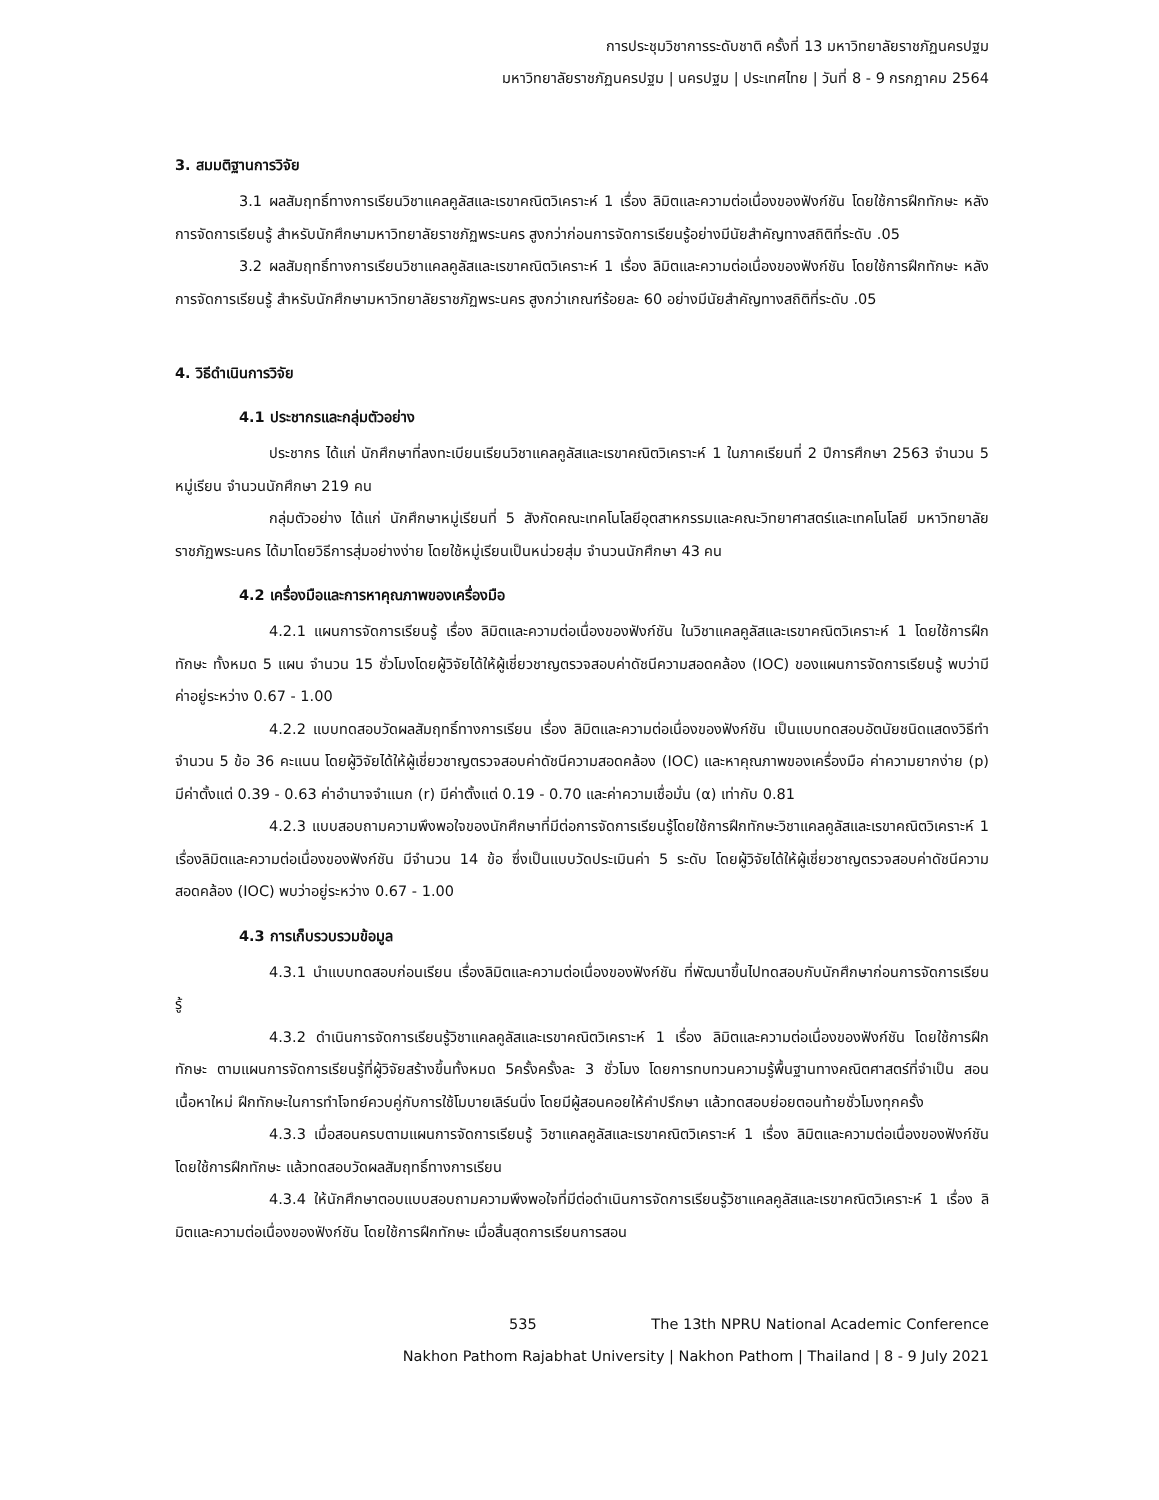การประชุมวิชาการระดับชาติ ครั้งที่ 13 มหาวิทยาลัยราชภัฏนครปฐม
มหาวิทยาลัยราชภัฏนครปฐม | นครปฐม | ประเทศไทย | วันที่ 8 - 9 กรกฎาคม 2564
3. สมมติฐานการวิจัย
3.1 ผลสัมฤทธิ์ทางการเรียนวิชาแคลคูลัสและเรขาคณิตวิเคราะห์ 1 เรื่อง ลิมิตและความต่อเนื่องของฟังก์ชัน โดยใช้การฝึกทักษะ หลังการจัดการเรียนรู้ สำหรับนักศึกษามหาวิทยาลัยราชภัฏพระนคร สูงกว่าก่อนการจัดการเรียนรู้อย่างมีนัยสำคัญทางสถิติที่ระดับ .05
3.2 ผลสัมฤทธิ์ทางการเรียนวิชาแคลคูลัสและเรขาคณิตวิเคราะห์ 1 เรื่อง ลิมิตและความต่อเนื่องของฟังก์ชัน โดยใช้การฝึกทักษะ หลังการจัดการเรียนรู้ สำหรับนักศึกษามหาวิทยาลัยราชภัฏพระนคร สูงกว่าเกณฑ์ร้อยละ 60 อย่างมีนัยสำคัญทางสถิติที่ระดับ .05
4. วิธีดำเนินการวิจัย
4.1 ประชากรและกลุ่มตัวอย่าง
ประชากร ได้แก่ นักศึกษาที่ลงทะเบียนเรียนวิชาแคลคูลัสและเรขาคณิตวิเคราะห์ 1 ในภาคเรียนที่ 2 ปีการศึกษา 2563 จำนวน 5 หมู่เรียน จำนวนนักศึกษา 219 คน
กลุ่มตัวอย่าง ได้แก่ นักศึกษาหมู่เรียนที่ 5 สังกัดคณะเทคโนโลยีอุตสาหกรรมและคณะวิทยาศาสตร์และเทคโนโลยี มหาวิทยาลัยราชภัฏพระนคร ได้มาโดยวิธีการสุ่มอย่างง่าย โดยใช้หมู่เรียนเป็นหน่วยสุ่ม จำนวนนักศึกษา 43 คน
4.2 เครื่องมือและการหาคุณภาพของเครื่องมือ
4.2.1 แผนการจัดการเรียนรู้ เรื่อง ลิมิตและความต่อเนื่องของฟังก์ชัน ในวิชาแคลคูลัสและเรขาคณิตวิเคราะห์ 1 โดยใช้การฝึกทักษะ ทั้งหมด 5 แผน จำนวน 15 ชั่วโมงโดยผู้วิจัยได้ให้ผู้เชี่ยวชาญตรวจสอบค่าดัชนีความสอดคล้อง (IOC) ของแผนการจัดการเรียนรู้ พบว่ามีค่าอยู่ระหว่าง 0.67 - 1.00
4.2.2 แบบทดสอบวัดผลสัมฤทธิ์ทางการเรียน เรื่อง ลิมิตและความต่อเนื่องของฟังก์ชัน เป็นแบบทดสอบอัตนัยชนิดแสดงวิธีทำ จำนวน 5 ข้อ 36 คะแนน โดยผู้วิจัยได้ให้ผู้เชี่ยวชาญตรวจสอบค่าดัชนีความสอดคล้อง (IOC) และหาคุณภาพของเครื่องมือ ค่าความยากง่าย (p) มีค่าตั้งแต่ 0.39 - 0.63 ค่าอำนาจจำแนก (r) มีค่าตั้งแต่ 0.19 - 0.70 และค่าความเชื่อมั่น (α) เท่ากับ 0.81
4.2.3 แบบสอบถามความพึงพอใจของนักศึกษาที่มีต่อการจัดการเรียนรู้โดยใช้การฝึกทักษะวิชาแคลคูลัสและเรขาคณิตวิเคราะห์ 1 เรื่องลิมิตและความต่อเนื่องของฟังก์ชัน มีจำนวน 14 ข้อ ซึ่งเป็นแบบวัดประเมินค่า 5 ระดับ โดยผู้วิจัยได้ให้ผู้เชี่ยวชาญตรวจสอบค่าดัชนีความสอดคล้อง (IOC) พบว่าอยู่ระหว่าง 0.67 - 1.00
4.3 การเก็บรวบรวมข้อมูล
4.3.1 นำแบบทดสอบก่อนเรียน เรื่องลิมิตและความต่อเนื่องของฟังก์ชัน ที่พัฒนาขึ้นไปทดสอบกับนักศึกษาก่อนการจัดการเรียนรู้
4.3.2 ดำเนินการจัดการเรียนรู้วิชาแคลคูลัสและเรขาคณิตวิเคราะห์ 1 เรื่อง ลิมิตและความต่อเนื่องของฟังก์ชัน โดยใช้การฝึกทักษะ ตามแผนการจัดการเรียนรู้ที่ผู้วิจัยสร้างขึ้นทั้งหมด 5ครั้งครั้งละ 3 ชั่วโมง โดยการทบทวนความรู้พื้นฐานทางคณิตศาสตร์ที่จำเป็น สอนเนื้อหาใหม่ ฝึกทักษะในการทำโจทย์ควบคู่กับการใช้โมบายเลิร์นนิ่ง โดยมีผู้สอนคอยให้คำปรึกษา แล้วทดสอบย่อยตอนท้ายชั่วโมงทุกครั้ง
4.3.3 เมื่อสอนครบตามแผนการจัดการเรียนรู้ วิชาแคลคูลัสและเรขาคณิตวิเคราะห์ 1 เรื่อง ลิมิตและความต่อเนื่องของฟังก์ชัน โดยใช้การฝึกทักษะ แล้วทดสอบวัดผลสัมฤทธิ์ทางการเรียน
4.3.4 ให้นักศึกษาตอบแบบสอบถามความพึงพอใจที่มีต่อดำเนินการจัดการเรียนรู้วิชาแคลคูลัสและเรขาคณิตวิเคราะห์ 1 เรื่อง ลิมิตและความต่อเนื่องของฟังก์ชัน โดยใช้การฝึกทักษะ เมื่อสิ้นสุดการเรียนการสอน
535 The 13th NPRU National Academic Conference
Nakhon Pathom Rajabhat University | Nakhon Pathom | Thailand | 8 - 9 July 2021